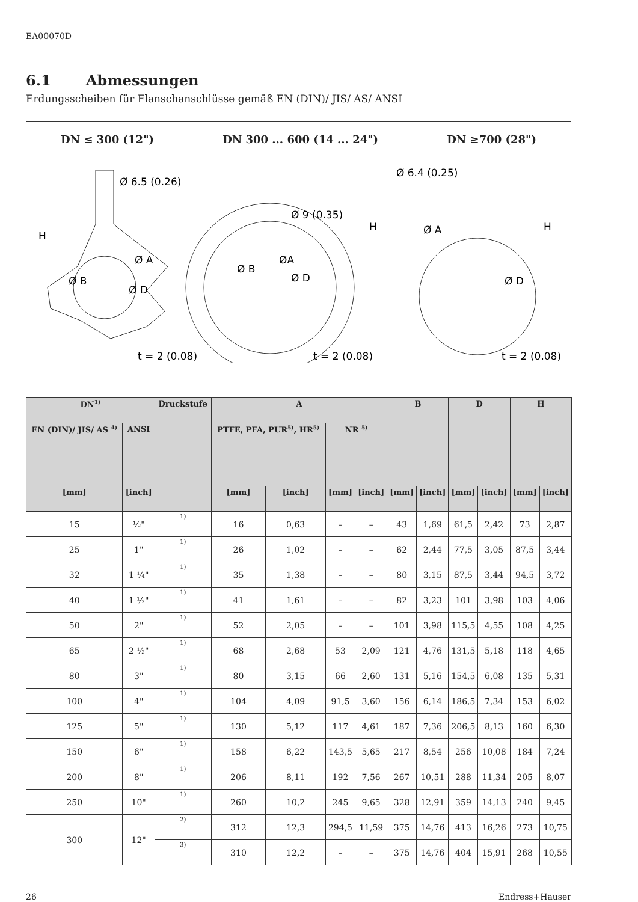EA00070D
6.1 Abmessungen
Erdungsscheiben für Flanschanschlüsse gemäß EN (DIN)/ JIS/ AS/ ANSI
DN ≤ 300 (12") DN 300 ... 600 (14 ... 24") DN ≥700 (28")
Ø 6.5 (0.26)
Ø 9 (0.35)
Ø 6.4 (0.25)
H
H
H
Ø A
Ø D
Ø B
Ø B
ØA
Ø D
Ø A
Ø D
t = 2 (0.08)
t = 2 (0.08)
t = 2 (0.08)
| DN<sup>1)</sup> | | Druckstufe | A | | | | B | | D | | H | |
| --- | --- | --- | --- | --- | --- | --- | --- | --- | --- | --- | --- | --- |
| EN (DIN)/ JIS/ AS <sup>4)</sup> | ANSI | | PTFE, PFA, PUR<sup>5)</sup>, HR<sup>5)</sup> | | NR <sup>5)</sup> | | | | | | | |
| [mm] | [inch] | | [mm] | [inch] | [mm] | [inch] | [mm] | [inch] | [mm] | [inch] | [mm] | [inch] |
| 15 | ½" | 1) | 16 | 0,63 | – | – | 43 | 1,69 | 61,5 | 2,42 | 73 | 2,87 |
| 25 | 1" | 1) | 26 | 1,02 | – | – | 62 | 2,44 | 77,5 | 3,05 | 87,5 | 3,44 |
| 32 | 1 ¼" | 1) | 35 | 1,38 | – | – | 80 | 3,15 | 87,5 | 3,44 | 94,5 | 3,72 |
| 40 | 1 ½" | 1) | 41 | 1,61 | – | – | 82 | 3,23 | 101 | 3,98 | 103 | 4,06 |
| 50 | 2" | 1) | 52 | 2,05 | – | – | 101 | 3,98 | 115,5 | 4,55 | 108 | 4,25 |
| 65 | 2 ½" | 1) | 68 | 2,68 | 53 | 2,09 | 121 | 4,76 | 131,5 | 5,18 | 118 | 4,65 |
| 80 | 3" | 1) | 80 | 3,15 | 66 | 2,60 | 131 | 5,16 | 154,5 | 6,08 | 135 | 5,31 |
| 100 | 4" | 1) | 104 | 4,09 | 91,5 | 3,60 | 156 | 6,14 | 186,5 | 7,34 | 153 | 6,02 |
| 125 | 5" | 1) | 130 | 5,12 | 117 | 4,61 | 187 | 7,36 | 206,5 | 8,13 | 160 | 6,30 |
| 150 | 6" | 1) | 158 | 6,22 | 143,5 | 5,65 | 217 | 8,54 | 256 | 10,08 | 184 | 7,24 |
| 200 | 8" | 1) | 206 | 8,11 | 192 | 7,56 | 267 | 10,51 | 288 | 11,34 | 205 | 8,07 |
| 250 | 10" | 1) | 260 | 10,2 | 245 | 9,65 | 328 | 12,91 | 359 | 14,13 | 240 | 9,45 |
| 300 | 12" | 2) | 312 | 12,3 | 294,5 | 11,59 | 375 | 14,76 | 413 | 16,26 | 273 | 10,75 |
| | | 3) | 310 | 12,2 | – | – | 375 | 14,76 | 404 | 15,91 | 268 | 10,55 |
26 Endress+Hauser